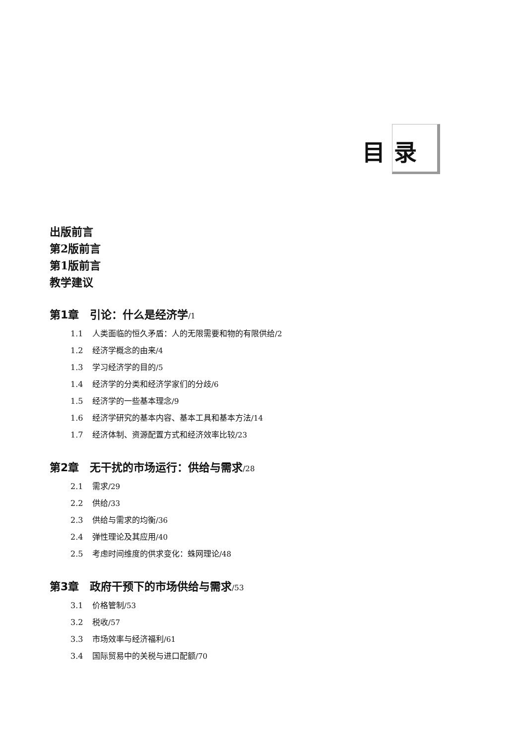目录
出版前言
第2版前言
第1版前言
教学建议
第1章 引论：什么是经济学/1
1.1 人类面临的恒久矛盾：人的无限需要和物的有限供给/2
1.2 经济学概念的由来/4
1.3 学习经济学的目的/5
1.4 经济学的分类和经济学家们的分歧/6
1.5 经济学的一些基本理念/9
1.6 经济学研究的基本内容、基本工具和基本方法/14
1.7 经济体制、资源配置方式和经济效率比较/23
第2章 无干扰的市场运行：供给与需求/28
2.1 需求/29
2.2 供给/33
2.3 供给与需求的均衡/36
2.4 弹性理论及其应用/40
2.5 考虑时间维度的供求变化：蛛网理论/48
第3章 政府干预下的市场供给与需求/53
3.1 价格管制/53
3.2 税收/57
3.3 市场效率与经济福利/61
3.4 国际贸易中的关税与进口配额/70